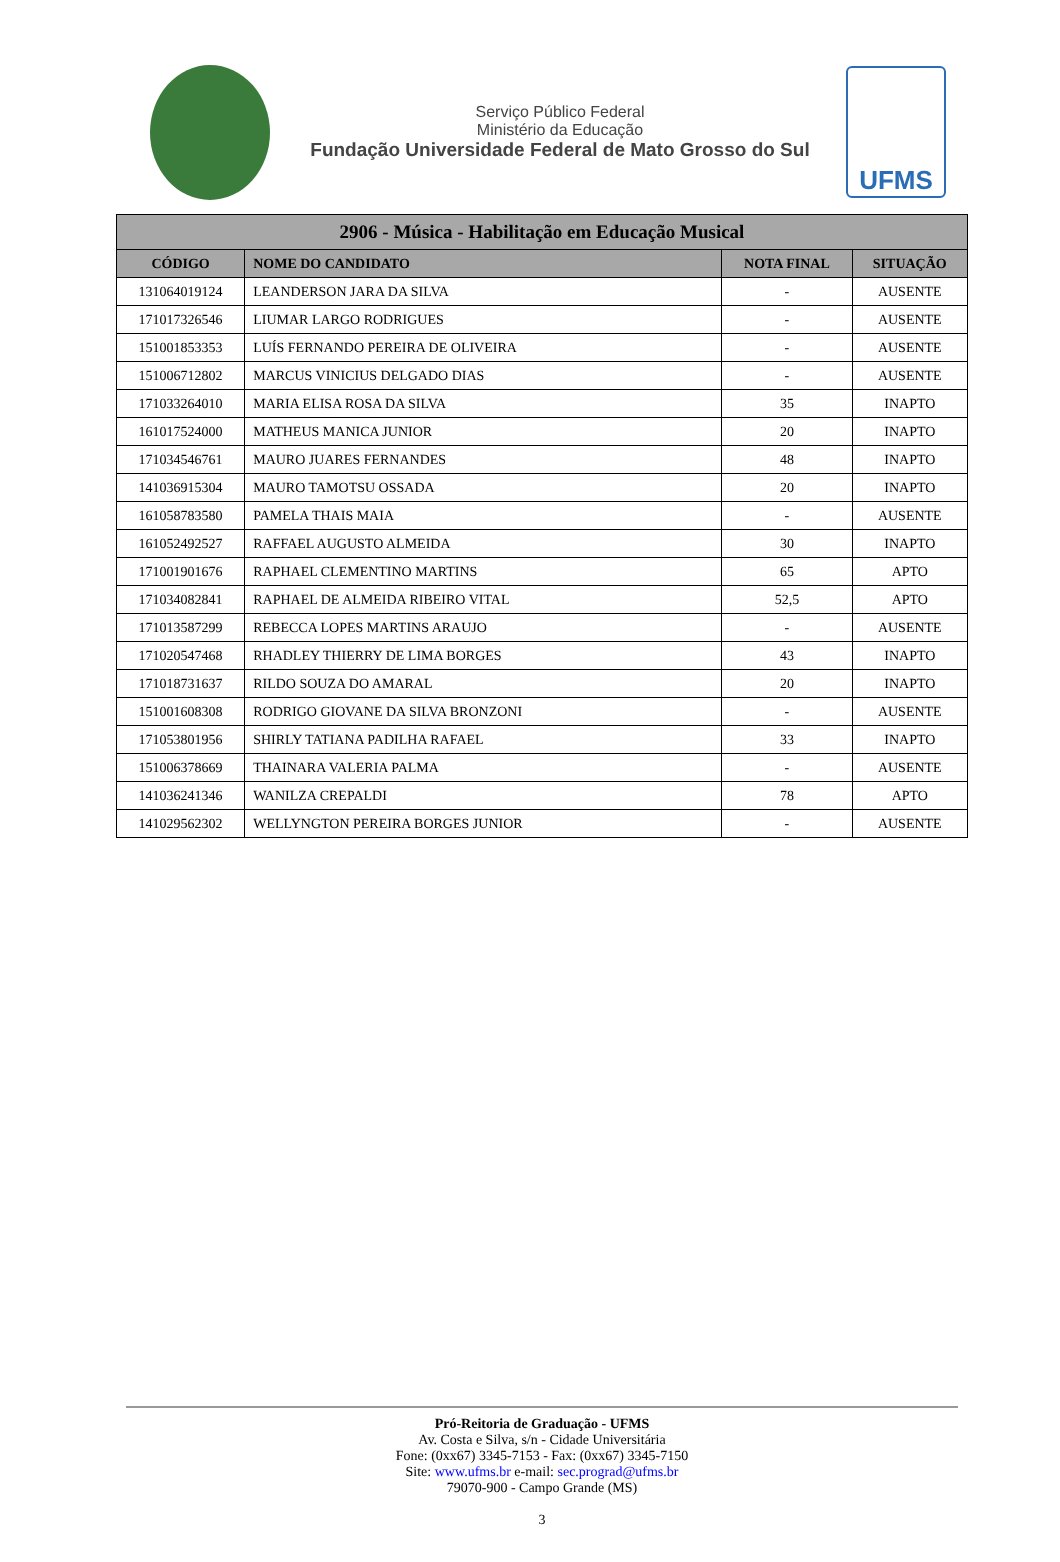Serviço Público Federal
Ministério da Educação
Fundação Universidade Federal de Mato Grosso do Sul
UFMS
| 2906 - Música - Habilitação em Educação Musical | | | |
| --- | --- | --- | --- |
| CÓDIGO | NOME DO CANDIDATO | NOTA FINAL | SITUAÇÃO |
| 131064019124 | LEANDERSON JARA DA SILVA | - | AUSENTE |
| 171017326546 | LIUMAR LARGO RODRIGUES | - | AUSENTE |
| 151001853353 | LUÍS FERNANDO PEREIRA DE OLIVEIRA | - | AUSENTE |
| 151006712802 | MARCUS VINICIUS DELGADO DIAS | - | AUSENTE |
| 171033264010 | MARIA ELISA ROSA DA SILVA | 35 | INAPTO |
| 161017524000 | MATHEUS MANICA JUNIOR | 20 | INAPTO |
| 171034546761 | MAURO JUARES FERNANDES | 48 | INAPTO |
| 141036915304 | MAURO TAMOTSU OSSADA | 20 | INAPTO |
| 161058783580 | PAMELA THAIS MAIA | - | AUSENTE |
| 161052492527 | RAFFAEL AUGUSTO ALMEIDA | 30 | INAPTO |
| 171001901676 | RAPHAEL CLEMENTINO MARTINS | 65 | APTO |
| 171034082841 | RAPHAEL DE ALMEIDA RIBEIRO VITAL | 52,5 | APTO |
| 171013587299 | REBECCA LOPES MARTINS ARAUJO | - | AUSENTE |
| 171020547468 | RHADLEY THIERRY DE LIMA BORGES | 43 | INAPTO |
| 171018731637 | RILDO SOUZA DO AMARAL | 20 | INAPTO |
| 151001608308 | RODRIGO GIOVANE DA SILVA BRONZONI | - | AUSENTE |
| 171053801956 | SHIRLY TATIANA PADILHA RAFAEL | 33 | INAPTO |
| 151006378669 | THAINARA VALERIA PALMA | - | AUSENTE |
| 141036241346 | WANILZA CREPALDI | 78 | APTO |
| 141029562302 | WELLYNGTON PEREIRA BORGES JUNIOR | - | AUSENTE |
Pró-Reitoria de Graduação - UFMS
Av. Costa e Silva, s/n - Cidade Universitária
Fone: (0xx67) 3345-7153 - Fax: (0xx67) 3345-7150
Site: www.ufms.br e-mail: sec.prograd@ufms.br
79070-900 - Campo Grande (MS)
3